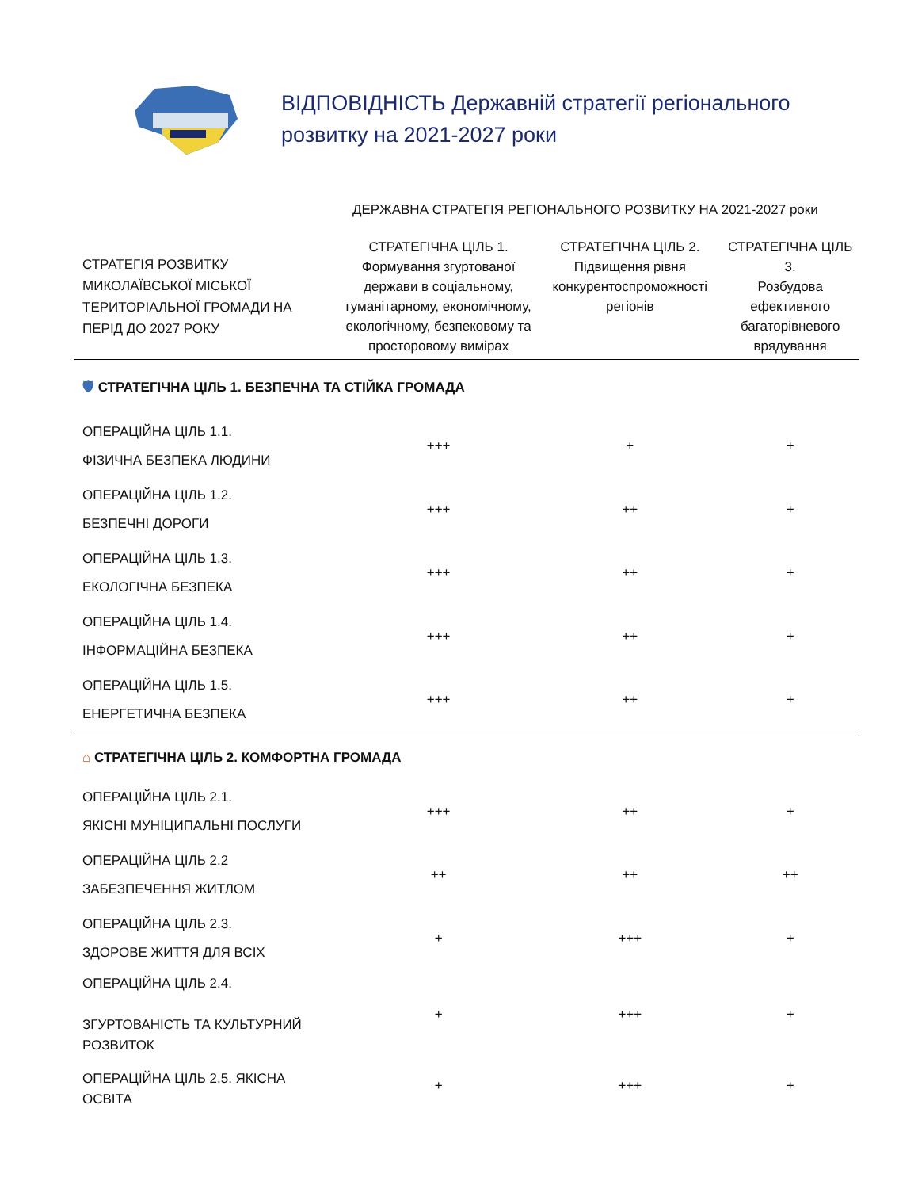ВІДПОВІДНІСТЬ Державній стратегії регіонального
розвитку на 2021-2027 роки
ДЕРЖАВНА СТРАТЕГІЯ РЕГІОНАЛЬНОГО РОЗВИТКУ НА 2021-2027 роки
| СТРАТЕГІЯ РОЗВИТКУ МИКОЛАЇВСЬКОЇ МІСЬКОЇ ТЕРИТОРІАЛЬНОЇ ГРОМАДИ НА ПЕРІД ДО 2027 РОКУ | СТРАТЕГІЧНА ЦІЛЬ 1. Формування згуртованої держави в соціальному, гуманітарному, економічному, екологічному, безпековому та просторовому вимірах | СТРАТЕГІЧНА ЦІЛЬ 2. Підвищення рівня конкурентоспроможності регіонів | СТРАТЕГІЧНА ЦІЛЬ 3. Розбудова ефективного багаторівневого врядування |
| --- | --- | --- | --- |
| 🛡 СТРАТЕГІЧНА ЦІЛЬ 1. БЕЗПЕЧНА ТА СТІЙКА ГРОМАДА | | | |
| ОПЕРАЦІЙНА ЦІЛЬ 1.1. ФІЗИЧНА БЕЗПЕКА ЛЮДИНИ | +++ | + | + |
| ОПЕРАЦІЙНА ЦІЛЬ 1.2. БЕЗПЕЧНІ ДОРОГИ | +++ | ++ | + |
| ОПЕРАЦІЙНА ЦІЛЬ 1.3. ЕКОЛОГІЧНА БЕЗПЕКА | +++ | ++ | + |
| ОПЕРАЦІЙНА ЦІЛЬ 1.4. ІНФОРМАЦІЙНА БЕЗПЕКА | +++ | ++ | + |
| ОПЕРАЦІЙНА ЦІЛЬ 1.5. ЕНЕРГЕТИЧНА БЕЗПЕКА | +++ | ++ | + |
| ⌂ СТРАТЕГІЧНА ЦІЛЬ 2. КОМФОРТНА ГРОМАДА | | | |
| ОПЕРАЦІЙНА ЦІЛЬ 2.1. ЯКІСНІ МУНІЦИПАЛЬНІ ПОСЛУГИ | +++ | ++ | + |
| ОПЕРАЦІЙНА ЦІЛЬ 2.2 ЗАБЕЗПЕЧЕННЯ ЖИТЛОМ | ++ | ++ | ++ |
| ОПЕРАЦІЙНА ЦІЛЬ 2.3. ЗДОРОВЕ ЖИТТЯ ДЛЯ ВСІХ | + | +++ | + |
| ОПЕРАЦІЙНА ЦІЛЬ 2.4. ЗГУРТОВАНІСТЬ ТА КУЛЬТУРНИЙ РОЗВИТОК | + | +++ | + |
| ОПЕРАЦІЙНА ЦІЛЬ 2.5. ЯКІСНА ОСВІТА | + | +++ | + |